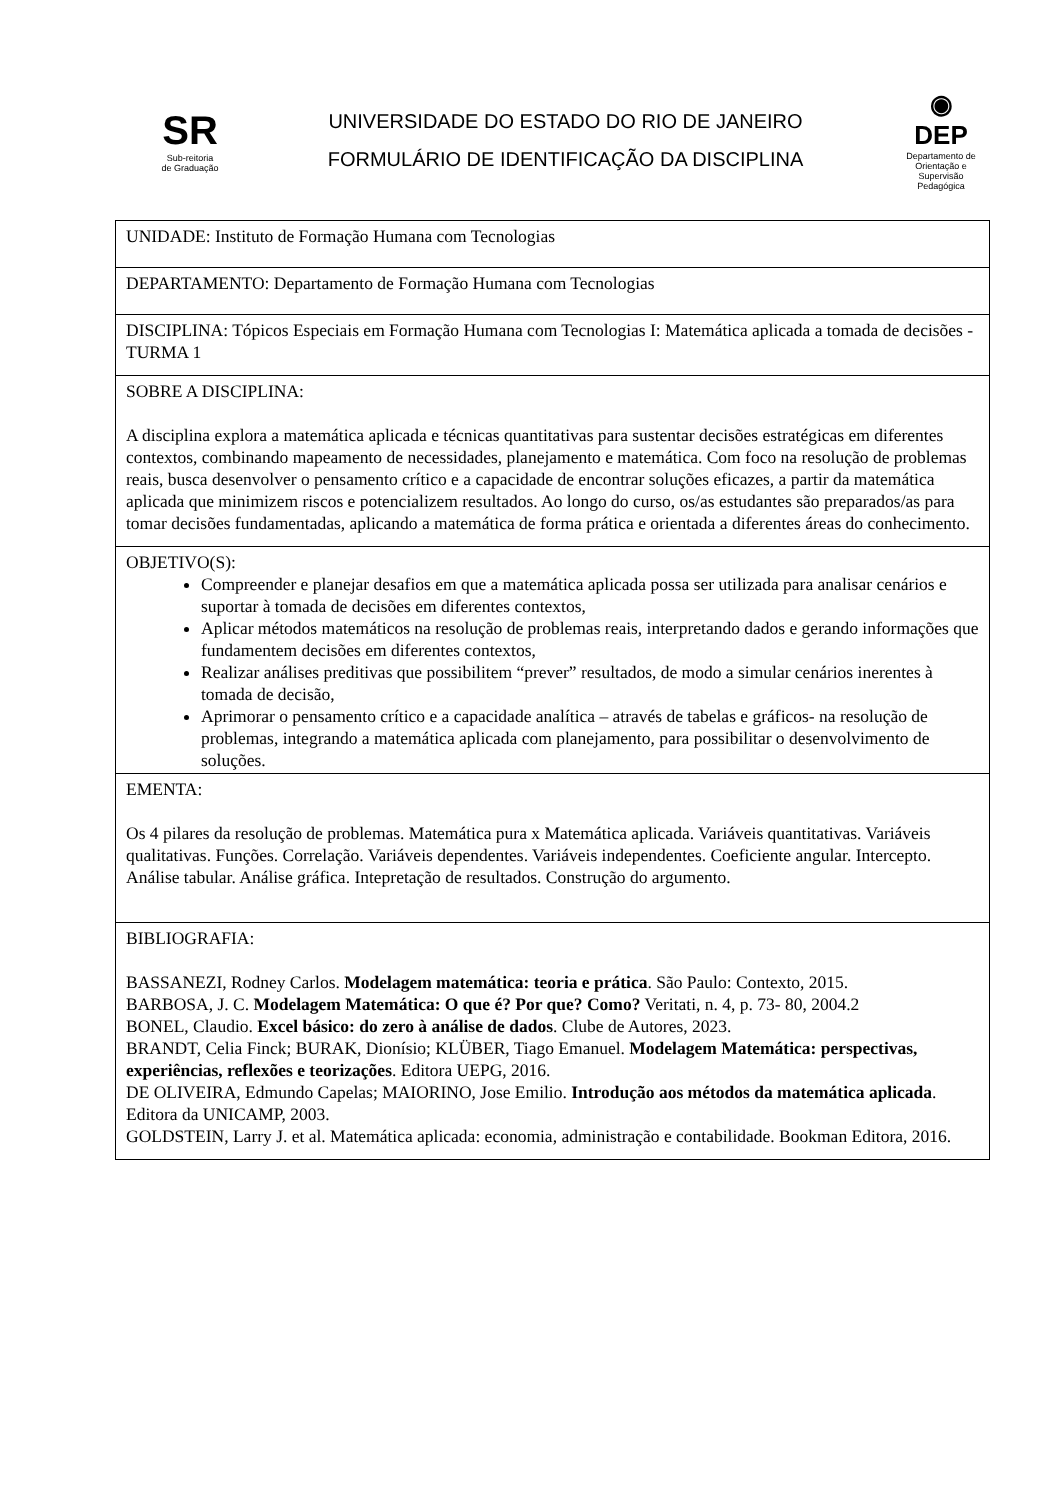SR
Sub-reitoria
de Graduação
UNIVERSIDADE DO ESTADO DO RIO DE JANEIRO
FORMULÁRIO DE IDENTIFICAÇÃO DA DISCIPLINA
◉
DEP
Departamento de Orientação e Supervisão Pedagógica
| UNIDADE: Instituto de Formação Humana com Tecnologias |
| DEPARTAMENTO: Departamento de Formação Humana com Tecnologias |
| DISCIPLINA: Tópicos Especiais em Formação Humana com Tecnologias I: Matemática aplicada a tomada de decisões - TURMA 1 |
| SOBRE A DISCIPLINA: A disciplina explora a matemática aplicada e técnicas quantitativas para sustentar decisões estratégicas em diferentes contextos, combinando mapeamento de necessidades, planejamento e matemática. Com foco na resolução de problemas reais, busca desenvolver o pensamento crítico e a capacidade de encontrar soluções eficazes, a partir da matemática aplicada que minimizem riscos e potencializem resultados. Ao longo do curso, os/as estudantes são preparados/as para tomar decisões fundamentadas, aplicando a matemática de forma prática e orientada a diferentes áreas do conhecimento. |
| OBJETIVO(S): Compreender e planejar desafios em que a matemática aplicada possa ser utilizada para analisar cenários e suportar à tomada de decisões em diferentes contextos, Aplicar métodos matemáticos na resolução de problemas reais, interpretando dados e gerando informações que fundamentem decisões em diferentes contextos, Realizar análises preditivas que possibilitem “prever” resultados, de modo a simular cenários inerentes à tomada de decisão, Aprimorar o pensamento crítico e a capacidade analítica – através de tabelas e gráficos- na resolução de problemas, integrando a matemática aplicada com planejamento, para possibilitar o desenvolvimento de soluções. |
| EMENTA: Os 4 pilares da resolução de problemas. Matemática pura x Matemática aplicada. Variáveis quantitativas. Variáveis qualitativas. Funções. Correlação. Variáveis dependentes. Variáveis independentes. Coeficiente angular. Intercepto. Análise tabular. Análise gráfica. Intepretação de resultados. Construção do argumento. |
| BIBLIOGRAFIA: BASSANEZI, Rodney Carlos. Modelagem matemática: teoria e prática . São Paulo: Contexto, 2015. BARBOSA, J. C. Modelagem Matemática: O que é? Por que? Como? Veritati, n. 4, p. 73- 80, 2004.2 BONEL, Claudio. Excel básico: do zero à análise de dados . Clube de Autores, 2023. BRANDT, Celia Finck; BURAK, Dionísio; KLÜBER, Tiago Emanuel. Modelagem Matemática: perspectivas, experiências, reflexões e teorizações . Editora UEPG, 2016. DE OLIVEIRA, Edmundo Capelas; MAIORINO, Jose Emilio. Introdução aos métodos da matemática aplicada . Editora da UNICAMP, 2003. GOLDSTEIN, Larry J. et al. Matemática aplicada: economia, administração e contabilidade. Bookman Editora, 2016. |